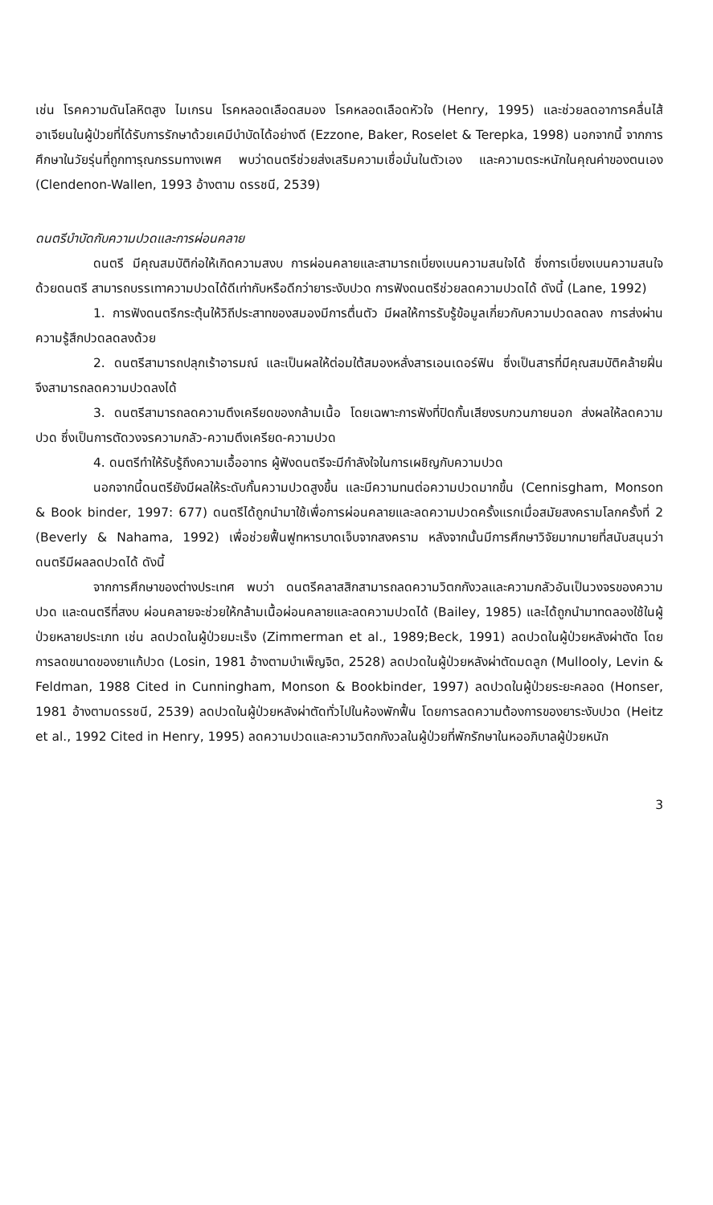เช่น โรคความดันโลหิตสูง ไมเกรน โรคหลอดเลือดสมอง โรคหลอดเลือดหัวใจ (Henry, 1995) และช่วยลดอาการคลื่นไส้ อาเจียนในผู้ป่วยที่ได้รับการรักษาด้วยเคมีบำบัดได้อย่างดี (Ezzone, Baker, Roselet & Terepka, 1998) นอกจากนี้ จากการศึกษาในวัยรุ่นที่ถูกทารุณกรรมทางเพศ พบว่าดนตรีช่วยส่งเสริมความเชื่อมั่นในตัวเอง และความตระหนักในคุณค่าของตนเอง (Clendenon-Wallen, 1993 อ้างตาม ดรรชนี, 2539)
ดนตรีบำบัดกับความปวดและการผ่อนคลาย
ดนตรี มีคุณสมบัติก่อให้เกิดความสงบ การผ่อนคลายและสามารถเบี่ยงเบนความสนใจได้ ซึ่งการเบี่ยงเบนความสนใจด้วยดนตรี สามารถบรรเทาความปวดได้ดีเท่ากับหรือดีกว่ายาระงับปวด การฟังดนตรีช่วยลดความปวดได้ ดังนี้ (Lane, 1992)
1. การฟังดนตรีกระตุ้นให้วิถีประสาทของสมองมีการตื่นตัว มีผลให้การรับรู้ข้อมูลเกี่ยวกับความปวดลดลง การส่งผ่านความรู้สึกปวดลดลงด้วย
2. ดนตรีสามารถปลุกเร้าอารมณ์ และเป็นผลให้ต่อมใต้สมองหลั่งสารเอนเดอร์ฟิน ซึ่งเป็นสารที่มีคุณสมบัติคล้ายฝิ่น จึงสามารถลดความปวดลงได้
3. ดนตรีสามารถลดความตึงเครียดของกล้ามเนื้อ โดยเฉพาะการฟังที่ปิดกั้นเสียงรบกวนภายนอก ส่งผลให้ลดความปวด ซึ่งเป็นการตัดวงจรความกลัว-ความตึงเครียด-ความปวด
4. ดนตรีทำให้รับรู้ถึงความเอื้ออาทร ผู้ฟังดนตรีจะมีกำลังใจในการเผชิญกับความปวด
นอกจากนี้ดนตรียังมีผลให้ระดับกั้นความปวดสูงขึ้น และมีความทนต่อความปวดมากขึ้น (Cennisgham, Monson & Book binder, 1997: 677) ดนตรีได้ถูกนำมาใช้เพื่อการผ่อนคลายและลดความปวดครั้งแรกเมื่อสมัยสงครามโลกครั้งที่ 2 (Beverly & Nahama, 1992) เพื่อช่วยฟื้นฟูทหารบาดเจ็บจากสงคราม หลังจากนั้นมีการศึกษาวิจัยมากมายที่สนับสนุนว่าดนตรีมีผลลดปวดได้ ดังนี้
จากการศึกษาของต่างประเทศ พบว่า ดนตรีคลาสสิกสามารถลดความวิตกกังวลและความกลัวอันเป็นวงจรของความปวด และดนตรีที่สงบ ผ่อนคลายจะช่วยให้กล้ามเนื้อผ่อนคลายและลดความปวดได้ (Bailey, 1985) และได้ถูกนำมาทดลองใช้ในผู้ป่วยหลายประเภท เช่น ลดปวดในผู้ป่วยมะเร็ง (Zimmerman et al., 1989;Beck, 1991) ลดปวดในผู้ป่วยหลังผ่าตัด โดยการลดขนาดของยาแก้ปวด (Losin, 1981 อ้างตามบำเพ็ญจิต, 2528) ลดปวดในผู้ป่วยหลังผ่าตัดมดลูก (Mullooly, Levin & Feldman, 1988 Cited in Cunningham, Monson & Bookbinder, 1997) ลดปวดในผู้ป่วยระยะคลอด (Honser, 1981 อ้างตามดรรชนี, 2539) ลดปวดในผู้ป่วยหลังผ่าตัดทั่วไปในห้องพักฟื้น โดยการลดความต้องการของยาระงับปวด (Heitz et al., 1992 Cited in Henry, 1995) ลดความปวดและความวิตกกังวลในผู้ป่วยที่พักรักษาในหออภิบาลผู้ป่วยหนัก
3